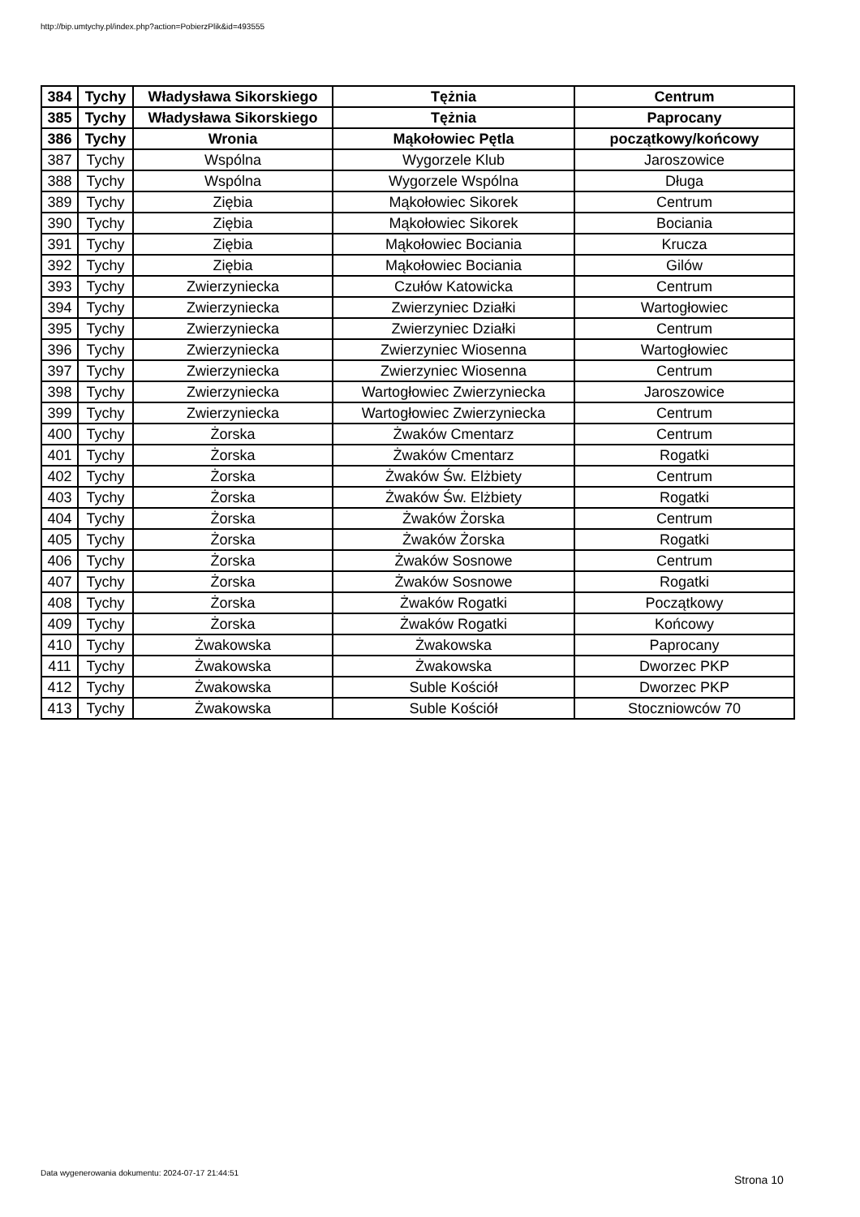http://bip.umtychy.pl/index.php?action=PobierzPlik&id=493555
| 384 | Tychy | Władysława Sikorskiego | Tężnia | Centrum |
| 385 | Tychy | Władysława Sikorskiego | Tężnia | Paprocany |
| 386 | Tychy | Wronia | Mąkołowiec Pętla | początkowy/końcowy |
| 387 | Tychy | Wspólna | Wygorzele Klub | Jaroszowice |
| 388 | Tychy | Wspólna | Wygorzele Wspólna | Długa |
| 389 | Tychy | Ziębia | Mąkołowiec Sikorek | Centrum |
| 390 | Tychy | Ziębia | Mąkołowiec Sikorek | Bociania |
| 391 | Tychy | Ziębia | Mąkołowiec Bociania | Krucza |
| 392 | Tychy | Ziębia | Mąkołowiec Bociania | Gilów |
| 393 | Tychy | Zwierzyniecka | Czułów Katowicka | Centrum |
| 394 | Tychy | Zwierzyniecka | Zwierzyniec Działki | Wartogłowiec |
| 395 | Tychy | Zwierzyniecka | Zwierzyniec Działki | Centrum |
| 396 | Tychy | Zwierzyniecka | Zwierzyniec Wiosenna | Wartogłowiec |
| 397 | Tychy | Zwierzyniecka | Zwierzyniec Wiosenna | Centrum |
| 398 | Tychy | Zwierzyniecka | Wartogłowiec Zwierzyniecka | Jaroszowice |
| 399 | Tychy | Zwierzyniecka | Wartogłowiec Zwierzyniecka | Centrum |
| 400 | Tychy | Żorska | Żwaków Cmentarz | Centrum |
| 401 | Tychy | Żorska | Żwaków Cmentarz | Rogatki |
| 402 | Tychy | Żorska | Żwaków Św. Elżbiety | Centrum |
| 403 | Tychy | Żorska | Żwaków Św. Elżbiety | Rogatki |
| 404 | Tychy | Żorska | Żwaków Żorska | Centrum |
| 405 | Tychy | Żorska | Żwaków Żorska | Rogatki |
| 406 | Tychy | Żorska | Żwaków Sosnowe | Centrum |
| 407 | Tychy | Żorska | Żwaków Sosnowe | Rogatki |
| 408 | Tychy | Żorska | Żwaków Rogatki | Początkowy |
| 409 | Tychy | Żorska | Żwaków Rogatki | Końcowy |
| 410 | Tychy | Żwakowska | Żwakowska | Paprocany |
| 411 | Tychy | Żwakowska | Żwakowska | Dworzec PKP |
| 412 | Tychy | Żwakowska | Suble Kościół | Dworzec PKP |
| 413 | Tychy | Żwakowska | Suble Kościół | Stoczniowców 70 |
Data wygenerowania dokumentu: 2024-07-17 21:44:51
Strona 10